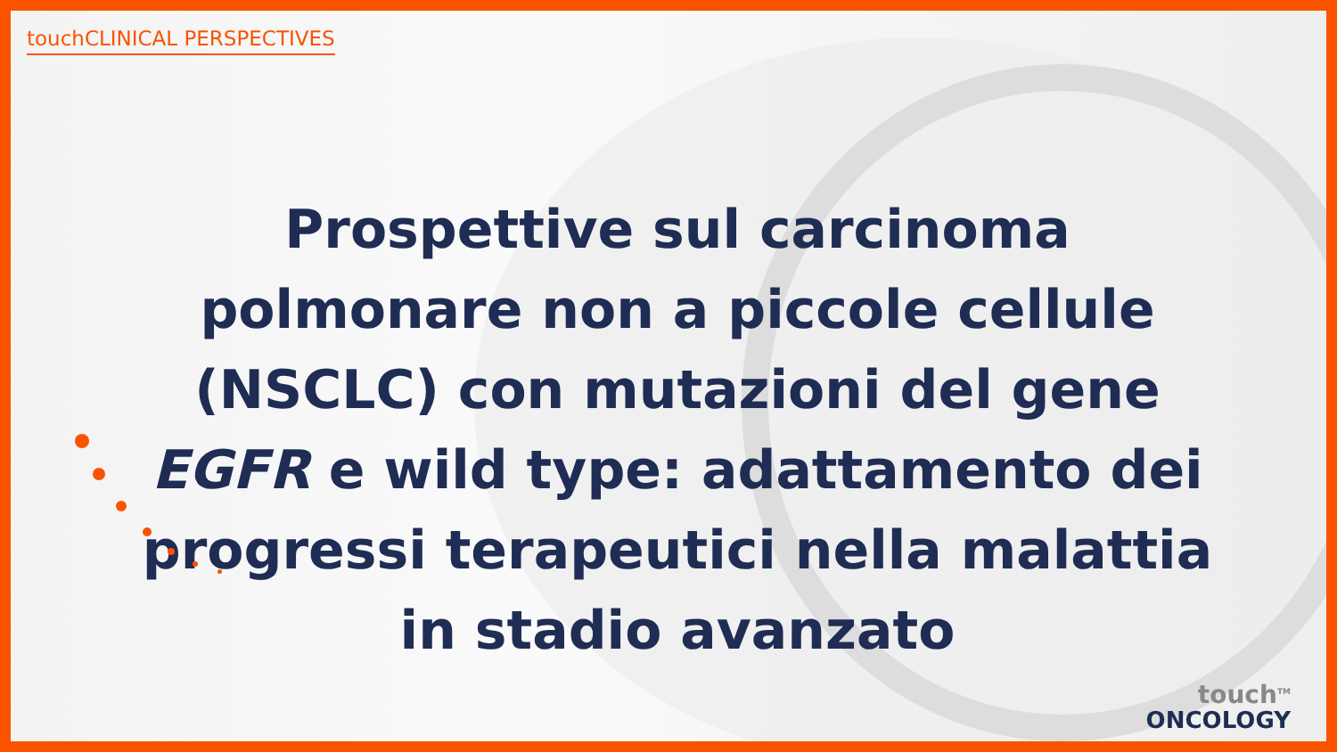touchCLINICAL PERSPECTIVES
Prospettive sul carcinoma polmonare non a piccole cellule (NSCLC) con mutazioni del gene EGFR e wild type: adattamento dei progressi terapeutici nella malattia in stadio avanzato
touch<sup>TM</sup>
ONCOLOGY